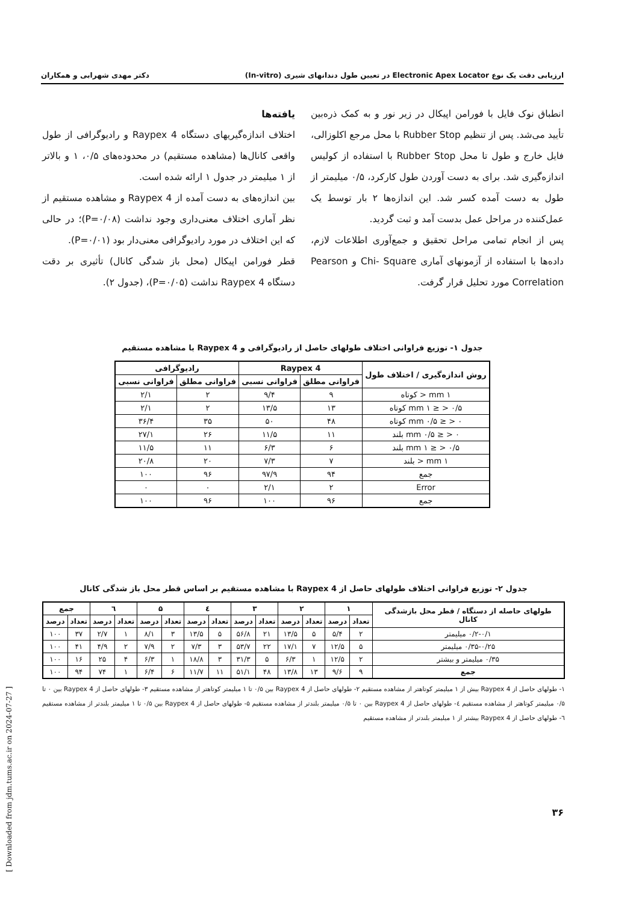ارزیابی دقت یک نوع Electronic Apex Locator در تعیین طول دندانهای شیری (In-vitro) دکتر مهدی شهرابی و همکاران
انطباق نوک فایل با فورامن اپیکال در زیر نور و به کمک ذره‌بین تأیید می‌شد. پس از تنظیم Rubber Stop با محل مرجع اکلوزالی، فایل خارج و طول تا محل Rubber Stop با استفاده از کولیس اندازه‌گیری شد. برای به دست آوردن طول کارکرد، ۰/۵ میلیمتر از طول به دست آمده کسر شد. این اندازه‌ها ۲ بار توسط یک عمل‌کننده در مراحل عمل بدست آمد و ثبت گردید.
پس از انجام تمامی مراحل تحقیق و جمع‌آوری اطلاعات لازم، داده‌ها با استفاده از آزمونهای آماری Chi- Square و Pearson Correlation مورد تحلیل قرار گرفت.
یافته‌ها
اختلاف اندازه‌گیریهای دستگاه Raypex 4 و رادیوگرافی از طول واقعی کانال‌ها (مشاهده مستقیم) در محدوده‌های ۰/۵، ۱ و بالاتر از ۱ میلیمتر در جدول ۱ ارائه شده است.
بین اندازه‌های به دست آمده از Raypex 4 و مشاهده مستقیم از نظر آماری اختلاف معنی‌داری وجود نداشت (P=۰/۰۸)؛ در حالی که این اختلاف در مورد رادیوگرافی معنی‌دار بود (P=۰/۰۱).
قطر فورامن اپیکال (محل باز شدگی کانال) تأثیری بر دقت دستگاه Raypex 4 نداشت (P=۰/۰۵)، (جدول ۲).
جدول ۱- توزیع فراوانی اختلاف طولهای حاصل از رادیوگرافی و Raypex 4 با مشاهده مستقیم
| روش اندازه‌گیری / اختلاف طول | Raypex 4 | | رادیوگرافی | |
| --- | --- | --- | --- | --- |
| | فراوانی مطلق | فراوانی نسبی | فراوانی مطلق | فراوانی نسبی |
| ۱ mm < کوتاه | ۹ | ۹/۴ | ۲ | ۲/۱ |
| ۰/۵ < ≤ ۱ mm کوتاه | ۱۳ | ۱۳/۵ | ۲ | ۲/۱ |
| ۰ < ≤ ۰/۵ mm کوتاه | ۴۸ | ۵۰ | ۳۵ | ۳۶/۴ |
| ۰ < ≤ ۰/۵ mm بلند | ۱۱ | ۱۱/۵ | ۲۶ | ۲۷/۱ |
| ۰/۵ < ≤ ۱ mm بلند | ۶ | ۶/۳ | ۱۱ | ۱۱/۵ |
| ۱ mm < بلند | ۷ | ۷/۳ | ۲۰ | ۲۰/۸ |
| جمع | ۹۴ | ۹۷/۹ | ۹۶ | ۱۰۰ |
| Error | ۲ | ۲/۱ | ۰ | ۰ |
| جمع | ۹۶ | ۱۰۰ | ۹۶ | ۱۰۰ |
جدول ۲- توزیع فراوانی اختلاف طولهای حاصل از Raypex 4 با مشاهده مستقیم بر اساس قطر محل باز شدگی کانال
| طولهای حاصله از دستگاه / قطر محل بازشدگی کانال | ۱ | | ۲ | | ۳ | | ٤ | | ۵ | | ٦ | | جمع | |
| --- | --- | --- | --- | --- | --- | --- | --- | --- | --- | --- | --- | --- | --- | --- |
| | تعداد | درصد | تعداد | درصد | تعداد | درصد | تعداد | درصد | تعداد | درصد | تعداد | درصد | تعداد | درصد |
| ۰/۲-۰/۱ میلیمتر | ۲ | ۵/۴ | ۵ | ۱۳/۵ | ۲۱ | ۵۶/۸ | ۵ | ۱۳/۵ | ۳ | ۸/۱ | ۱ | ۲/۷ | ۳۷ | ۱۰۰ |
| ۰/۳۵-۰/۲۵ میلیمتر | ۵ | ۱۲/۵ | ۷ | ۱۷/۱ | ۲۲ | ۵۳/۷ | ۳ | ۷/۳ | ۲ | ۷/۹ | ۲ | ۴/۹ | ۴۱ | ۱۰۰ |
| ۰/۳۵ میلیمتر و بیشتر | ۲ | ۱۲/۵ | ۱ | ۶/۳ | ۵ | ۳۱/۳ | ۳ | ۱۸/۸ | ۱ | ۶/۳ | ۴ | ۲۵ | ۱۶ | ۱۰۰ |
| جمع | ۹ | ۹/۶ | ۱۳ | ۱۳/۸ | ۴۸ | ۵۱/۱ | ۱۱ | ۱۱/۷ | ۶ | ۶/۴ | ۱ | ۷۴ | ۹۴ | ۱۰۰ |
۱- طولهای حاصل از Raypex 4 بیش از ۱ میلیمتر کوتاهتر از مشاهده مستقیم ۲- طولهای حاصل از Raypex 4 بین ۰/۵ تا ۱ میلیمتر کوتاهتر از مشاهده مستقیم ۳- طولهای حاصل از Raypex 4 بین ۰ تا ۰/۵ میلیمتر کوتاهتر از مشاهده مستقیم ٤- طولهای حاصل از Raypex 4 بین ۰ تا ۰/۵ میلیمتر بلندتر از مشاهده مستقیم ۵- طولهای حاصل از Raypex 4 بین ۰/۵ تا ۱ میلیمتر بلندتر از مشاهده مستقیم ٦- طولهای حاصل از Raypex 4 بیشتر از ۱ میلیمتر بلندتر از مشاهده مستقیم
۳۶
[ Downloaded from jdm.tums.ac.ir on 2024-07-27 ]